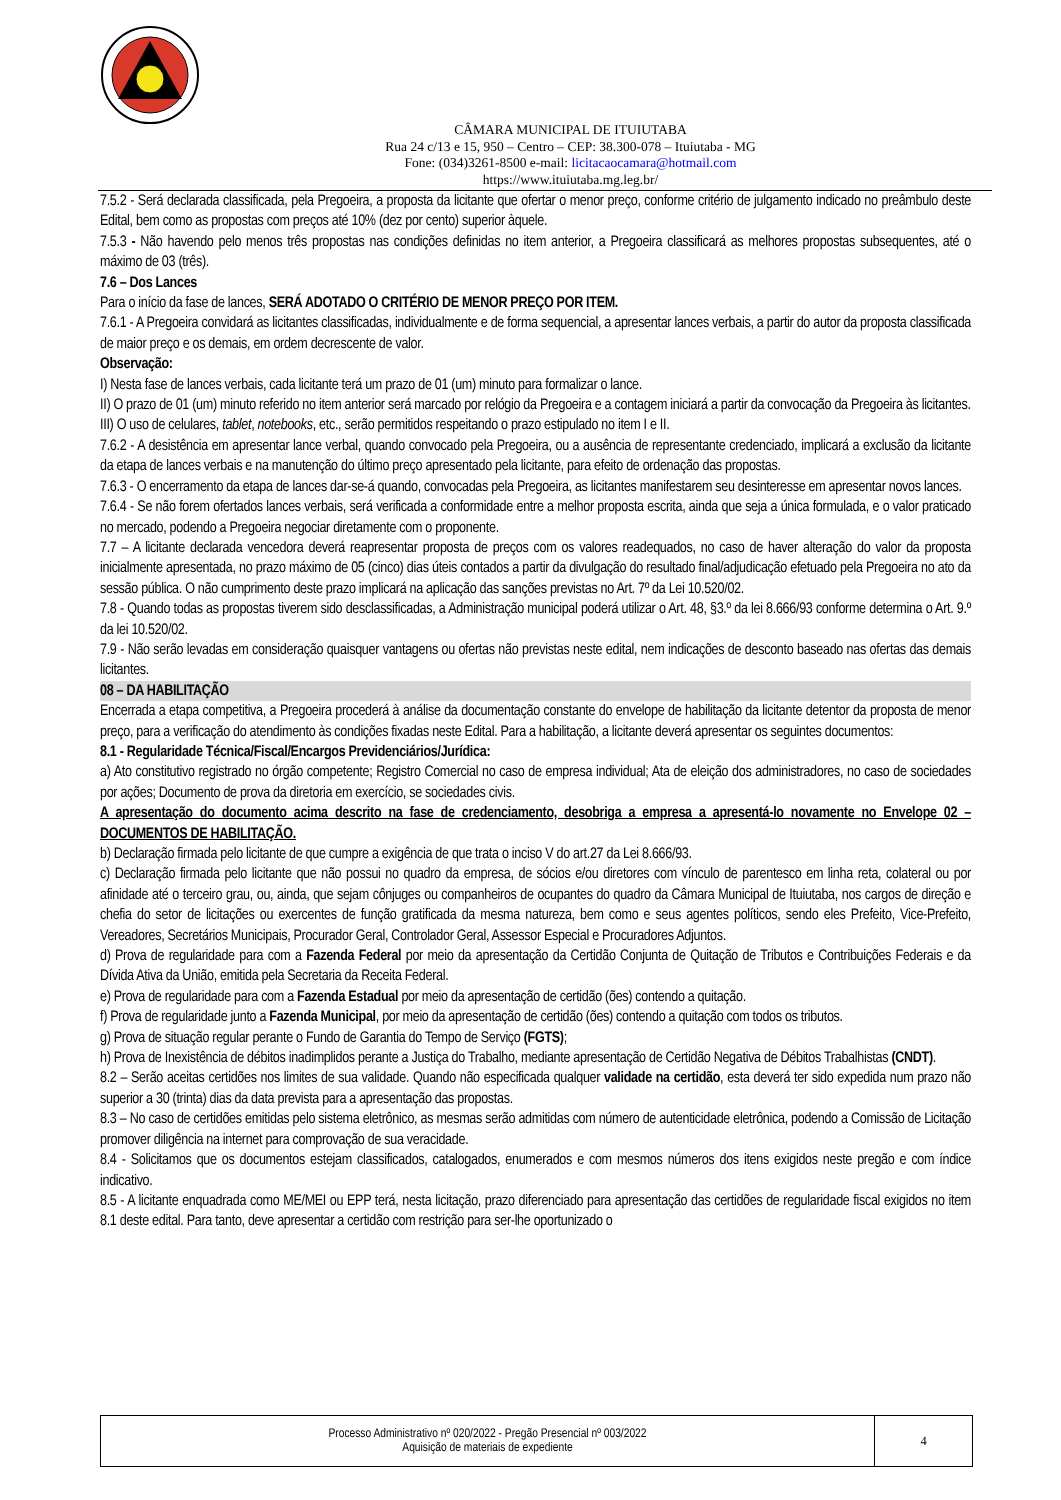CÂMARA MUNICIPAL DE ITUIUTABA
Rua 24 c/13 e 15, 950 – Centro – CEP: 38.300-078 – Ituiutaba - MG
Fone: (034)3261-8500 e-mail: licitacaocamara@hotmail.com
https://www.ituiutaba.mg.leg.br/
7.5.2 - Será declarada classificada, pela Pregoeira, a proposta da licitante que ofertar o menor preço, conforme critério de julgamento indicado no preâmbulo deste Edital, bem como as propostas com preços até 10% (dez por cento) superior àquele.
7.5.3 - Não havendo pelo menos três propostas nas condições definidas no item anterior, a Pregoeira classificará as melhores propostas subsequentes, até o máximo de 03 (três).
7.6 – Dos Lances
Para o início da fase de lances, SERÁ ADOTADO O CRITÉRIO DE MENOR PREÇO POR ITEM.
7.6.1 - A Pregoeira convidará as licitantes classificadas, individualmente e de forma sequencial, a apresentar lances verbais, a partir do autor da proposta classificada de maior preço e os demais, em ordem decrescente de valor.
Observação:
I) Nesta fase de lances verbais, cada licitante terá um prazo de 01 (um) minuto para formalizar o lance.
II) O prazo de 01 (um) minuto referido no item anterior será marcado por relógio da Pregoeira e a contagem iniciará a partir da convocação da Pregoeira às licitantes.
III) O uso de celulares, tablet, notebooks, etc., serão permitidos respeitando o prazo estipulado no item I e II.
7.6.2 - A desistência em apresentar lance verbal, quando convocado pela Pregoeira, ou a ausência de representante credenciado, implicará a exclusão da licitante da etapa de lances verbais e na manutenção do último preço apresentado pela licitante, para efeito de ordenação das propostas.
7.6.3 - O encerramento da etapa de lances dar-se-á quando, convocadas pela Pregoeira, as licitantes manifestarem seu desinteresse em apresentar novos lances.
7.6.4 - Se não forem ofertados lances verbais, será verificada a conformidade entre a melhor proposta escrita, ainda que seja a única formulada, e o valor praticado no mercado, podendo a Pregoeira negociar diretamente com o proponente.
7.7 – A licitante declarada vencedora deverá reapresentar proposta de preços com os valores readequados, no caso de haver alteração do valor da proposta inicialmente apresentada, no prazo máximo de 05 (cinco) dias úteis contados a partir da divulgação do resultado final/adjudicação efetuado pela Pregoeira no ato da sessão pública. O não cumprimento deste prazo implicará na aplicação das sanções previstas no Art. 7º da Lei 10.520/02.
7.8 - Quando todas as propostas tiverem sido desclassificadas, a Administração municipal poderá utilizar o Art. 48, §3.º da lei 8.666/93 conforme determina o Art. 9.º da lei 10.520/02.
7.9 - Não serão levadas em consideração quaisquer vantagens ou ofertas não previstas neste edital, nem indicações de desconto baseado nas ofertas das demais licitantes.
08 – DA HABILITAÇÃO
Encerrada a etapa competitiva, a Pregoeira procederá à análise da documentação constante do envelope de habilitação da licitante detentor da proposta de menor preço, para a verificação do atendimento às condições fixadas neste Edital. Para a habilitação, a licitante deverá apresentar os seguintes documentos:
8.1 - Regularidade Técnica/Fiscal/Encargos Previdenciários/Jurídica:
a) Ato constitutivo registrado no órgão competente; Registro Comercial no caso de empresa individual; Ata de eleição dos administradores, no caso de sociedades por ações; Documento de prova da diretoria em exercício, se sociedades civis.
A apresentação do documento acima descrito na fase de credenciamento, desobriga a empresa a apresentá-lo novamente no Envelope 02 – DOCUMENTOS DE HABILITAÇÃO.
b) Declaração firmada pelo licitante de que cumpre a exigência de que trata o inciso V do art.27 da Lei 8.666/93.
c) Declaração firmada pelo licitante que não possui no quadro da empresa, de sócios e/ou diretores com vínculo de parentesco em linha reta, colateral ou por afinidade até o terceiro grau, ou, ainda, que sejam cônjuges ou companheiros de ocupantes do quadro da Câmara Municipal de Ituiutaba, nos cargos de direção e chefia do setor de licitações ou exercentes de função gratificada da mesma natureza, bem como e seus agentes políticos, sendo eles Prefeito, Vice-Prefeito, Vereadores, Secretários Municipais, Procurador Geral, Controlador Geral, Assessor Especial e Procuradores Adjuntos.
d) Prova de regularidade para com a Fazenda Federal por meio da apresentação da Certidão Conjunta de Quitação de Tributos e Contribuições Federais e da Dívida Ativa da União, emitida pela Secretaria da Receita Federal.
e) Prova de regularidade para com a Fazenda Estadual por meio da apresentação de certidão (ões) contendo a quitação.
f) Prova de regularidade junto a Fazenda Municipal, por meio da apresentação de certidão (ões) contendo a quitação com todos os tributos.
g) Prova de situação regular perante o Fundo de Garantia do Tempo de Serviço (FGTS);
h) Prova de Inexistência de débitos inadimplidos perante a Justiça do Trabalho, mediante apresentação de Certidão Negativa de Débitos Trabalhistas (CNDT).
8.2 – Serão aceitas certidões nos limites de sua validade. Quando não especificada qualquer validade na certidão, esta deverá ter sido expedida num prazo não superior a 30 (trinta) dias da data prevista para a apresentação das propostas.
8.3 – No caso de certidões emitidas pelo sistema eletrônico, as mesmas serão admitidas com número de autenticidade eletrônica, podendo a Comissão de Licitação promover diligência na internet para comprovação de sua veracidade.
8.4 - Solicitamos que os documentos estejam classificados, catalogados, enumerados e com mesmos números dos itens exigidos neste pregão e com índice indicativo.
8.5 - A licitante enquadrada como ME/MEI ou EPP terá, nesta licitação, prazo diferenciado para apresentação das certidões de regularidade fiscal exigidos no item 8.1 deste edital. Para tanto, deve apresentar a certidão com restrição para ser-lhe oportunizado o
| Processo Administrativo nº 020/2022 - Pregão Presencial nº 003/2022 Aquisição de materiais de expediente | 4 |